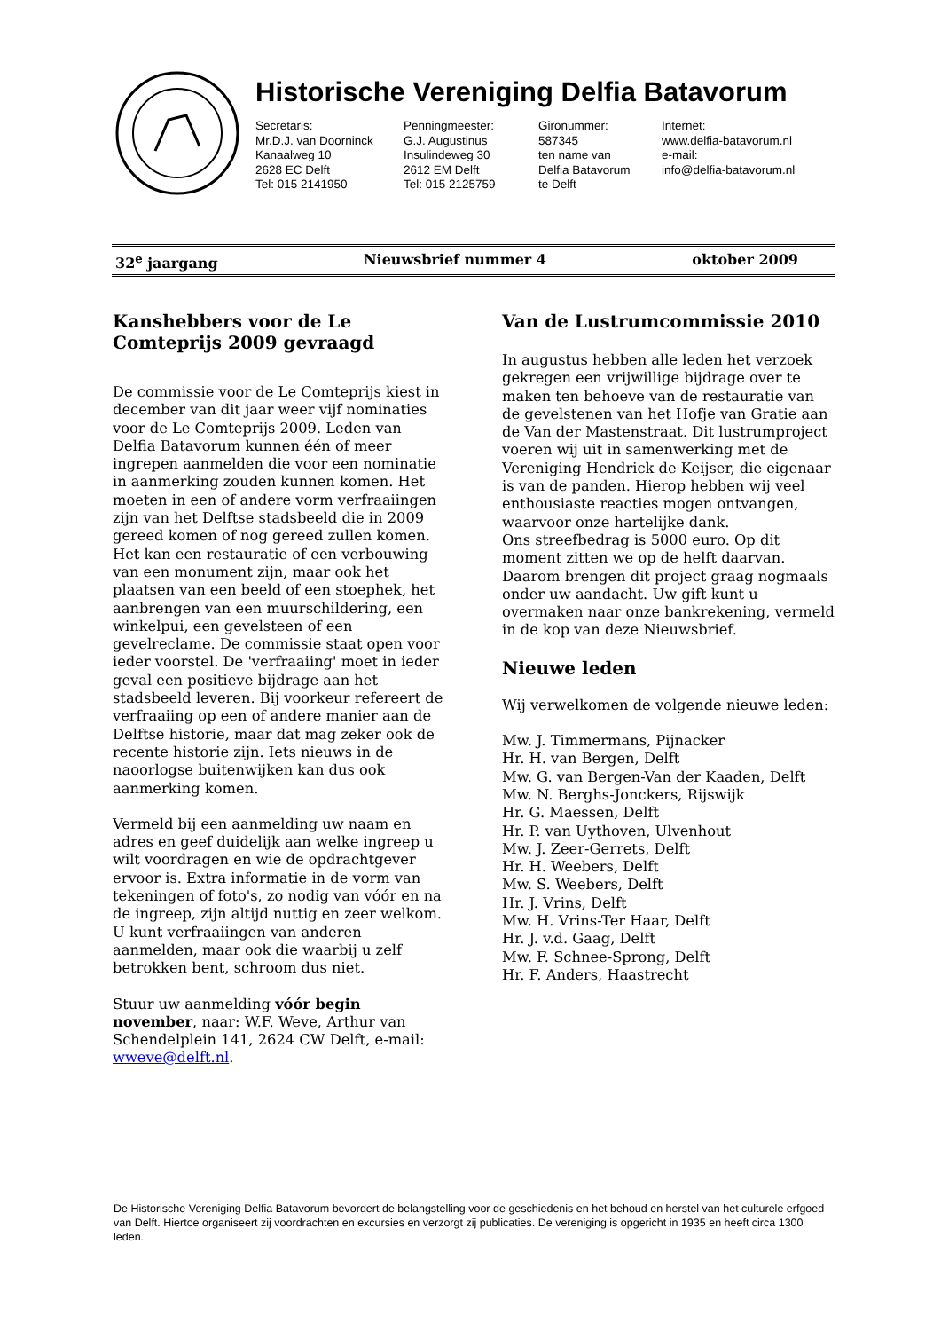Historische Vereniging Delfia Batavorum
Secretaris:
Mr.D.J. van Doorninck
Kanaalweg 10
2628 EC Delft
Tel: 015 2141950
Penningmeester:
G.J. Augustinus
Insulindeweg 30
2612 EM Delft
Tel: 015 2125759
Gironummer:
587345
ten name van
Delfia Batavorum
te Delft
Internet:
www.delfia-batavorum.nl
e-mail:
info@delfia-batavorum.nl
32<sup>e</sup> jaargang Nieuwsbrief nummer 4 oktober 2009
Kanshebbers voor de Le Comteprijs 2009 gevraagd
De commissie voor de Le Comteprijs kiest in december van dit jaar weer vijf nominaties voor de Le Comteprijs 2009. Leden van Delfia Batavorum kunnen één of meer ingrepen aanmelden die voor een nominatie in aanmerking zouden kunnen komen. Het moeten in een of andere vorm verfraaiingen zijn van het Delftse stadsbeeld die in 2009 gereed komen of nog gereed zullen komen. Het kan een restauratie of een verbouwing van een monument zijn, maar ook het plaatsen van een beeld of een stoephek, het aanbrengen van een muurschildering, een winkelpui, een gevelsteen of een gevelreclame. De commissie staat open voor ieder voorstel. De 'verfraaiing' moet in ieder geval een positieve bijdrage aan het stadsbeeld leveren. Bij voorkeur refereert de verfraaiing op een of andere manier aan de Delftse historie, maar dat mag zeker ook de recente historie zijn. Iets nieuws in de naoorlogse buitenwijken kan dus ook aanmerking komen.
Vermeld bij een aanmelding uw naam en adres en geef duidelijk aan welke ingreep u wilt voordragen en wie de opdrachtgever ervoor is. Extra informatie in de vorm van tekeningen of foto's, zo nodig van vóór en na de ingreep, zijn altijd nuttig en zeer welkom.
U kunt verfraaiingen van anderen aanmelden, maar ook die waarbij u zelf betrokken bent, schroom dus niet.
Stuur uw aanmelding vóór begin november, naar: W.F. Weve, Arthur van Schendelplein 141, 2624 CW Delft, e-mail: wweve@delft.nl.
Van de Lustrumcommissie 2010
In augustus hebben alle leden het verzoek gekregen een vrijwillige bijdrage over te maken ten behoeve van de restauratie van de gevelstenen van het Hofje van Gratie aan de Van der Mastenstraat. Dit lustrumproject voeren wij uit in samenwerking met de Vereniging Hendrick de Keijser, die eigenaar is van de panden. Hierop hebben wij veel enthousiaste reacties mogen ontvangen, waarvoor onze hartelijke dank.
Ons streefbedrag is 5000 euro. Op dit moment zitten we op de helft daarvan. Daarom brengen dit project graag nogmaals onder uw aandacht. Uw gift kunt u overmaken naar onze bankrekening, vermeld in de kop van deze Nieuwsbrief.
Nieuwe leden
Wij verwelkomen de volgende nieuwe leden:
Mw. J. Timmermans, Pijnacker
Hr. H. van Bergen, Delft
Mw. G. van Bergen-Van der Kaaden, Delft
Mw. N. Berghs-Jonckers, Rijswijk
Hr. G. Maessen, Delft
Hr. P. van Uythoven, Ulvenhout
Mw. J. Zeer-Gerrets, Delft
Hr. H. Weebers, Delft
Mw. S. Weebers, Delft
Hr. J. Vrins, Delft
Mw. H. Vrins-Ter Haar, Delft
Hr. J. v.d. Gaag, Delft
Mw. F. Schnee-Sprong, Delft
Hr. F. Anders, Haastrecht
De Historische Vereniging Delfia Batavorum bevordert de belangstelling voor de geschiedenis en het behoud en herstel van het culturele erfgoed van Delft. Hiertoe organiseert zij voordrachten en excursies en verzorgt zij publicaties. De vereniging is opgericht in 1935 en heeft circa 1300 leden.